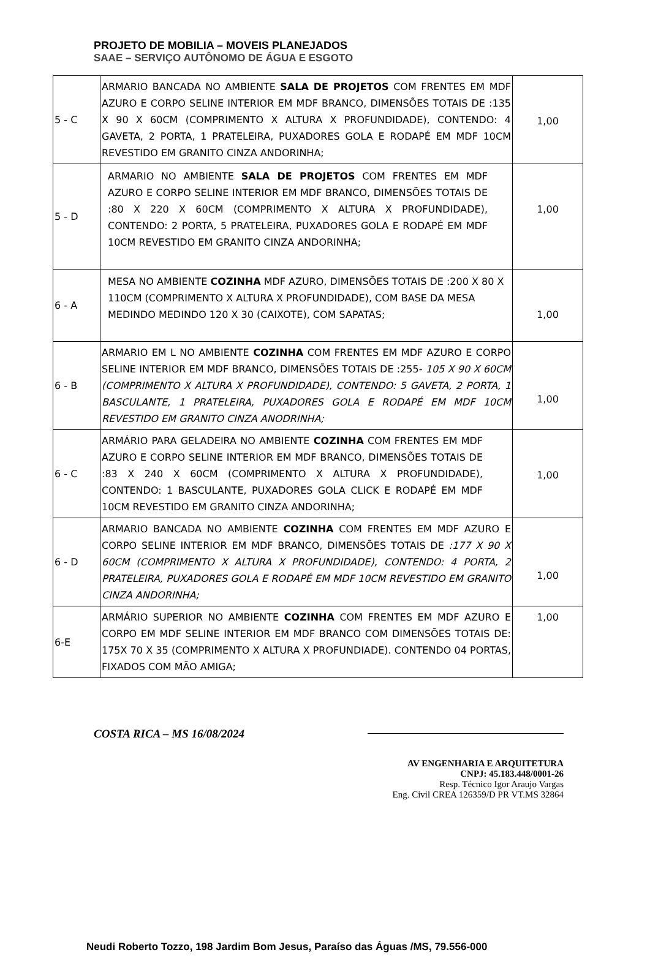PROJETO DE MOBILIA – MOVEIS PLANEJADOS
SAAE – SERVIÇO AUTÔNOMO DE ÁGUA E ESGOTO
| 5 - C | ARMARIO BANCADA NO AMBIENTE SALA DE PROJETOS COM FRENTES EM MDF AZURO E CORPO SELINE INTERIOR EM MDF BRANCO, DIMENSÕES TOTAIS DE :135 X 90 X 60CM (COMPRIMENTO X ALTURA X PROFUNDIDADE), CONTENDO: 4 GAVETA, 2 PORTA, 1 PRATELEIRA, PUXADORES GOLA E RODAPÉ EM MDF 10CM REVESTIDO EM GRANITO CINZA ANDORINHA; | 1,00 |
| 5 - D | ARMARIO NO AMBIENTE SALA DE PROJETOS COM FRENTES EM MDF AZURO E CORPO SELINE INTERIOR EM MDF BRANCO, DIMENSÕES TOTAIS DE :80 X 220 X 60CM (COMPRIMENTO X ALTURA X PROFUNDIDADE), CONTENDO: 2 PORTA, 5 PRATELEIRA, PUXADORES GOLA E RODAPÉ EM MDF 10CM REVESTIDO EM GRANITO CINZA ANDORINHA; | 1,00 |
| 6 - A | MESA NO AMBIENTE COZINHA MDF AZURO, DIMENSÕES TOTAIS DE :200 X 80 X 110CM (COMPRIMENTO X ALTURA X PROFUNDIDADE), COM BASE DA MESA MEDINDO MEDINDO 120 X 30 (CAIXOTE), COM SAPATAS; | 1,00 |
| 6 - B | ARMARIO EM L NO AMBIENTE COZINHA COM FRENTES EM MDF AZURO E CORPO SELINE INTERIOR EM MDF BRANCO, DIMENSÕES TOTAIS DE :255- 105 X 90 X 60CM (COMPRIMENTO X ALTURA X PROFUNDIDADE), CONTENDO: 5 GAVETA, 2 PORTA, 1 BASCULANTE, 1 PRATELEIRA, PUXADORES GOLA E RODAPÉ EM MDF 10CM REVESTIDO EM GRANITO CINZA ANODRINHA; | 1,00 |
| 6 - C | ARMÁRIO PARA GELADEIRA NO AMBIENTE COZINHA COM FRENTES EM MDF AZURO E CORPO SELINE INTERIOR EM MDF BRANCO, DIMENSÕES TOTAIS DE :83 X 240 X 60CM (COMPRIMENTO X ALTURA X PROFUNDIDADE), CONTENDO: 1 BASCULANTE, PUXADORES GOLA CLICK E RODAPÉ EM MDF 10CM REVESTIDO EM GRANITO CINZA ANDORINHA; | 1,00 |
| 6 - D | ARMARIO BANCADA NO AMBIENTE COZINHA COM FRENTES EM MDF AZURO E CORPO SELINE INTERIOR EM MDF BRANCO, DIMENSÕES TOTAIS DE :177 X 90 X 60CM (COMPRIMENTO X ALTURA X PROFUNDIDADE), CONTENDO: 4 PORTA, 2 PRATELEIRA, PUXADORES GOLA E RODAPÉ EM MDF 10CM REVESTIDO EM GRANITO CINZA ANDORINHA; | 1,00 |
| 6-E | ARMÁRIO SUPERIOR NO AMBIENTE COZINHA COM FRENTES EM MDF AZURO E CORPO EM MDF SELINE INTERIOR EM MDF BRANCO COM DIMENSÕES TOTAIS DE: 175X 70 X 35 (COMPRIMENTO X ALTURA X PROFUNDIADE). CONTENDO 04 PORTAS, FIXADOS COM MÃO AMIGA; | 1,00 |
COSTA RICA – MS 16/08/2024
AV ENGENHARIA E ARQUITETURA
CNPJ: 45.183.448/0001-26
Resp. Técnico Igor Araujo Vargas
Eng. Civil CREA 126359/D PR VT.MS 32864
Neudi Roberto Tozzo, 198 Jardim Bom Jesus, Paraíso das Águas /MS, 79.556-000